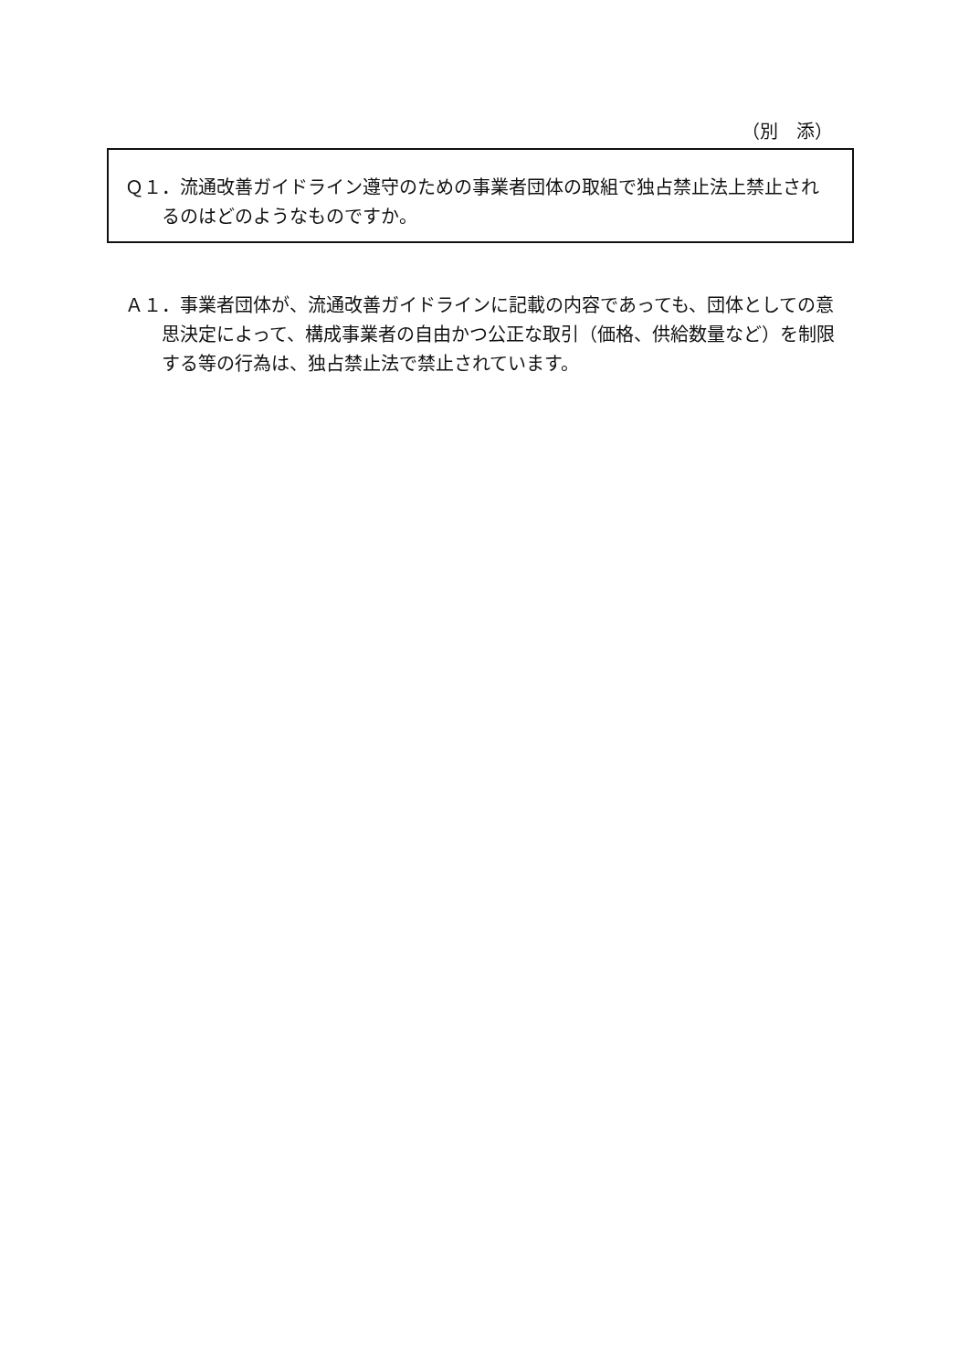（別　添）
Ｑ１．流通改善ガイドライン遵守のための事業者団体の取組で独占禁止法上禁止されるのはどのようなものですか。
Ａ１．事業者団体が、流通改善ガイドラインに記載の内容であっても、団体としての意思決定によって、構成事業者の自由かつ公正な取引（価格、供給数量など）を制限する等の行為は、独占禁止法で禁止されています。